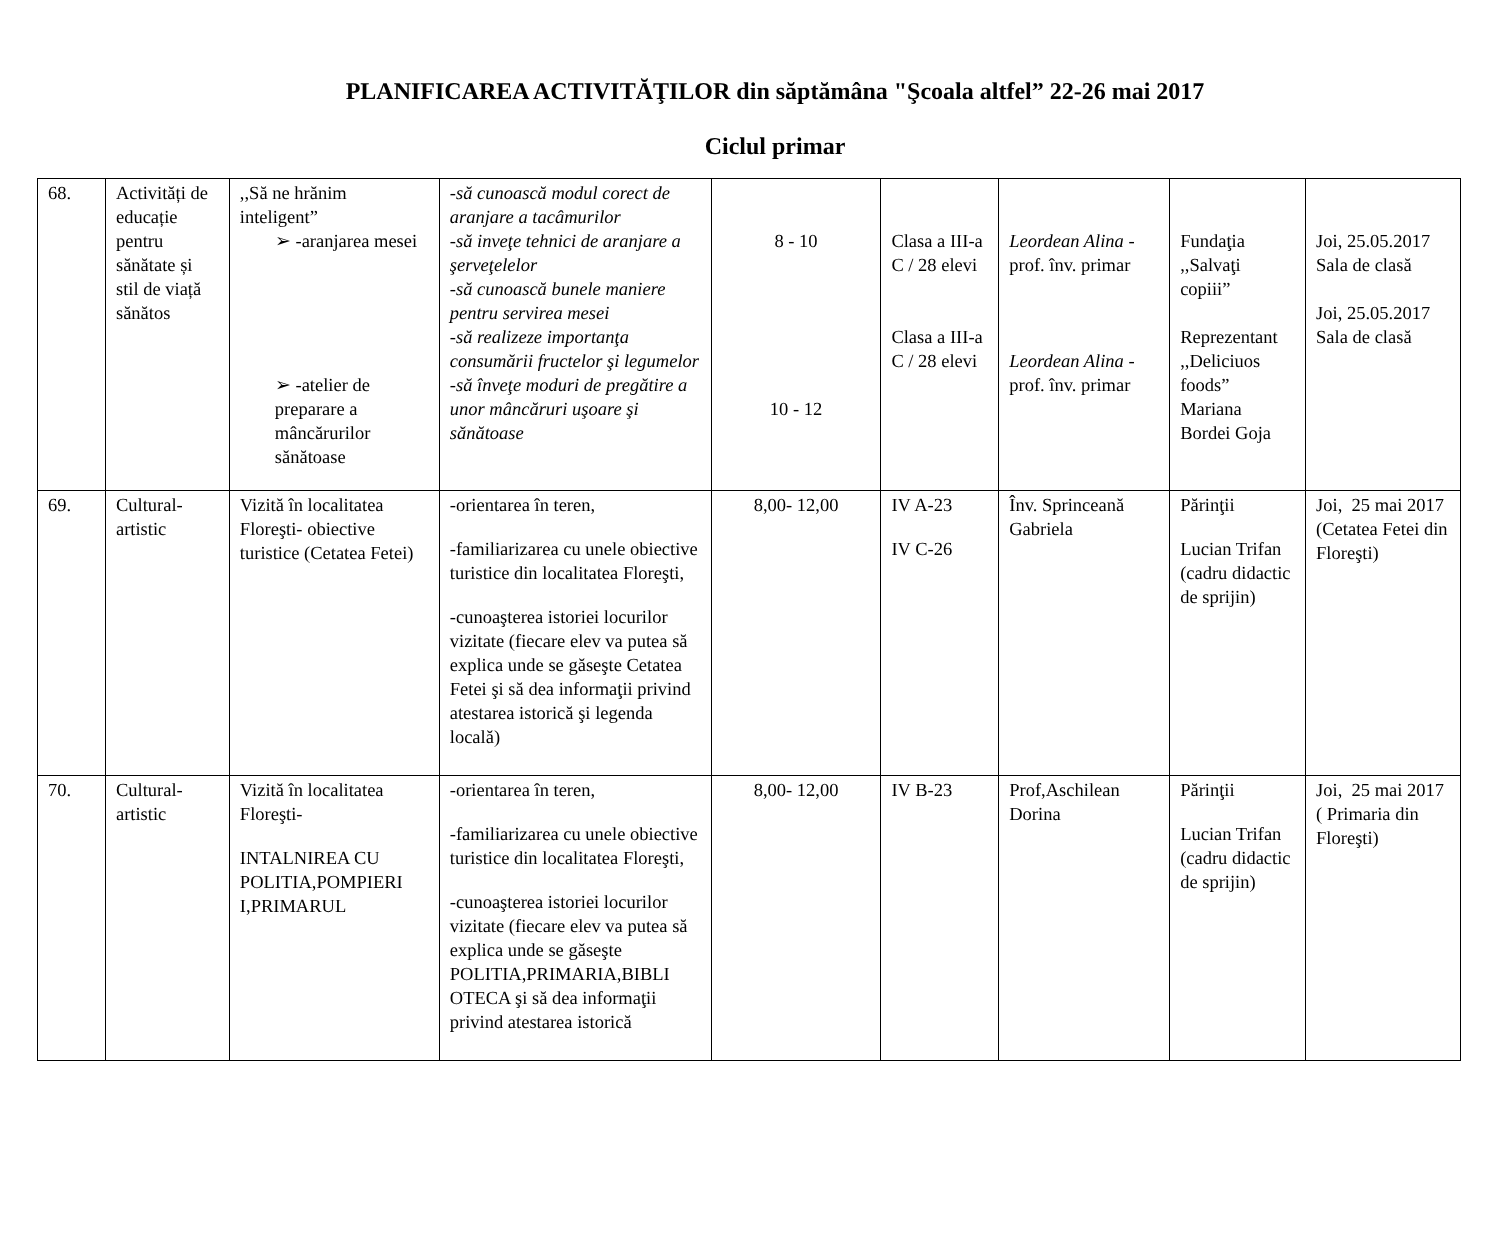PLANIFICAREA ACTIVITĂŢILOR din săptămâna "Şcoala altfel” 22-26 mai 2017
Ciclul primar
| 68. | Activități de educație pentru sănătate și stil de viață sănătos | ,,Să ne hrănim inteligent” ➢ -aranjarea mesei ➢ -atelier de preparare a mâncărurilor sănătoase | -să cunoască modul corect de aranjare a tacâmurilor -să inveţe tehnici de aranjare a şerveţelelor -să cunoască bunele maniere pentru servirea mesei -să realizeze importanţa consumării fructelor şi legumelor -să înveţe moduri de pregătire a unor mâncăruri uşoare şi sănătoase | 8 - 10 10 - 12 | Clasa a III-a C / 28 elevi Clasa a III-a C / 28 elevi | Leordean Alina - prof. înv. primar Leordean Alina - prof. înv. primar | Fundaţia ,,Salvaţi copiii” Reprezentant ,,Deliciuos foods” Mariana Bordei Goja | Joi, 25.05.2017 Sala de clasă Joi, 25.05.2017 Sala de clasă |
| 69. | Cultural-artistic | Vizită în localitatea Floreşti- obiective turistice (Cetatea Fetei) | -orientarea în teren, -familiarizarea cu unele obiective turistice din localitatea Floreşti, -cunoaşterea istoriei locurilor vizitate (fiecare elev va putea să explica unde se găseşte Cetatea Fetei şi să dea informaţii privind atestarea istorică şi legenda locală) | 8,00- 12,00 | IV A-23 IV C-26 | Înv. Sprinceană Gabriela | Părinţii Lucian Trifan (cadru didactic de sprijin) | Joi, 25 mai 2017 (Cetatea Fetei din Floreşti) |
| 70. | Cultural-artistic | Vizită în localitatea Floreşti- INTALNIREA CU POLITIA,POMPIERI I,PRIMARUL | -orientarea în teren, -familiarizarea cu unele obiective turistice din localitatea Floreşti, -cunoaşterea istoriei locurilor vizitate (fiecare elev va putea să explica unde se găseşte POLITIA,PRIMARIA,BIBLI OTECA şi să dea informaţii privind atestarea istorică | 8,00- 12,00 | IV B-23 | Prof,Aschilean Dorina | Părinţii Lucian Trifan (cadru didactic de sprijin) | Joi, 25 mai 2017 ( Primaria din Floreşti) |